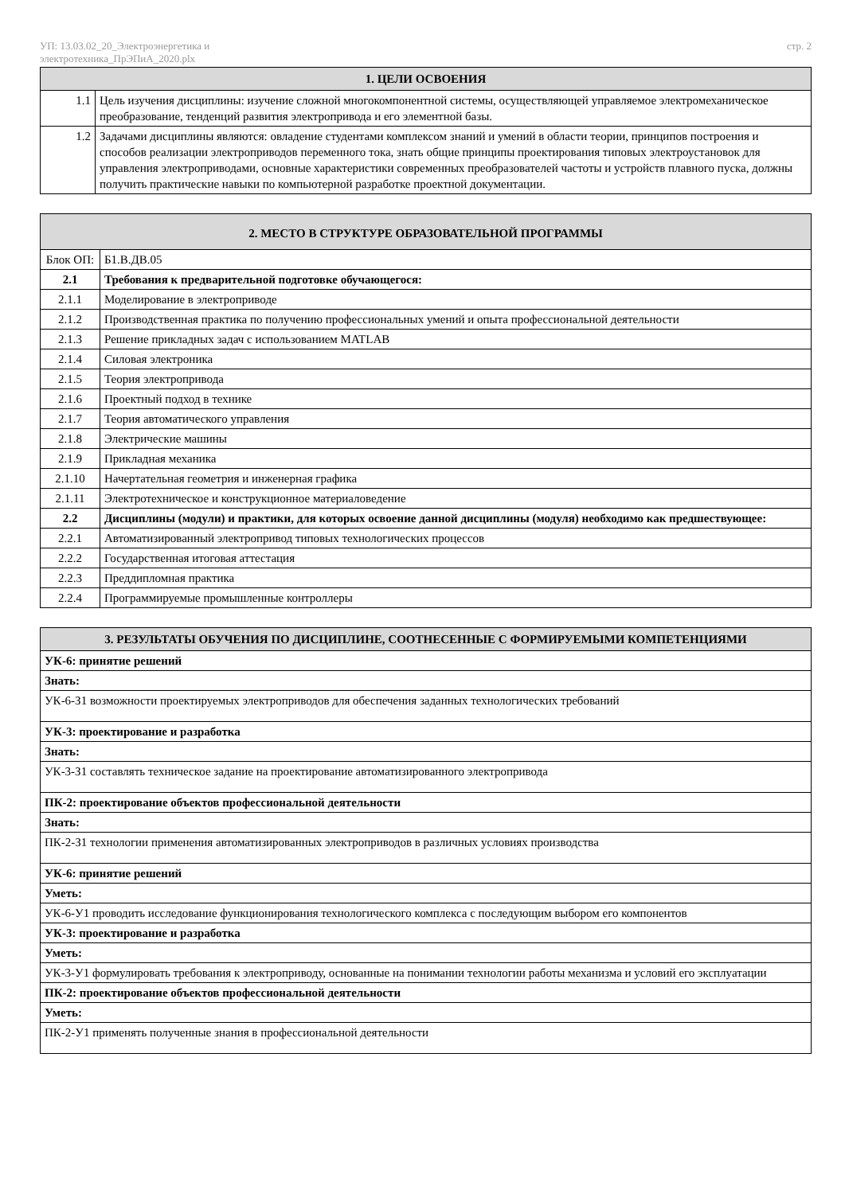УП: 13.03.02_20_Электроэнергетика и
электротехника_ПрЭПиА_2020.plx стр. 2
| 1. ЦЕЛИ ОСВОЕНИЯ | |
| --- | --- |
| 1.1 | Цель изучения дисциплины: изучение сложной многокомпонентной системы, осуществляющей управляемое электромеханическое преобразование, тенденций развития электропривода и его элементной базы. |
| 1.2 | Задачами дисциплины являются: овладение студентами комплексом знаний и умений в области теории, принципов построения и способов реализации электроприводов переменного тока, знать общие принципы проектирования типовых электроустановок для управления электроприводами, основные характеристики современных преобразователей частоты и устройств плавного пуска, должны получить практические навыки по компьютерной разработке проектной документации. |
| 2. МЕСТО В СТРУКТУРЕ ОБРАЗОВАТЕЛЬНОЙ ПРОГРАММЫ | | |
| --- | --- | --- |
| Блок ОП: | | Б1.В.ДВ.05 |
| 2.1 | Требования к предварительной подготовке обучающегося: | |
| 2.1.1 | Моделирование в электроприводе | |
| 2.1.2 | Производственная практика по получению профессиональных умений и опыта профессиональной деятельности | |
| 2.1.3 | Решение прикладных задач с использованием MATLAB | |
| 2.1.4 | Силовая электроника | |
| 2.1.5 | Теория электропривода | |
| 2.1.6 | Проектный подход в технике | |
| 2.1.7 | Теория автоматического управления | |
| 2.1.8 | Электрические машины | |
| 2.1.9 | Прикладная механика | |
| 2.1.10 | Начертательная геометрия и инженерная графика | |
| 2.1.11 | Электротехническое и конструкционное материаловедение | |
| 2.2 | Дисциплины (модули) и практики, для которых освоение данной дисциплины (модуля) необходимо как предшествующее: | |
| 2.2.1 | Автоматизированный электропривод типовых технологических процессов | |
| 2.2.2 | Государственная итоговая аттестация | |
| 2.2.3 | Преддипломная практика | |
| 2.2.4 | Программируемые промышленные контроллеры | |
| 3. РЕЗУЛЬТАТЫ ОБУЧЕНИЯ ПО ДИСЦИПЛИНЕ, СООТНЕСЕННЫЕ С ФОРМИРУЕМЫМИ КОМПЕТЕНЦИЯМИ |
| --- |
| УК-6: принятие решений |
| Знать: |
| УК-6-З1 возможности проектируемых электроприводов для обеспечения заданных технологических требований |
| УК-3: проектирование и разработка |
| Знать: |
| УК-3-З1 составлять техническое задание на проектирование автоматизированного электропривода |
| ПК-2: проектирование объектов профессиональной деятельности |
| Знать: |
| ПК-2-З1 технологии применения автоматизированных электроприводов в различных условиях производства |
| УК-6: принятие решений |
| Уметь: |
| УК-6-У1 проводить исследование функционирования технологического комплекса с последующим выбором его компонентов |
| УК-3: проектирование и разработка |
| Уметь: |
| УК-3-У1 формулировать требования к электроприводу, основанные на понимании технологии работы механизма и условий его эксплуатации |
| ПК-2: проектирование объектов профессиональной деятельности |
| Уметь: |
| ПК-2-У1 применять полученные знания в профессиональной деятельности |